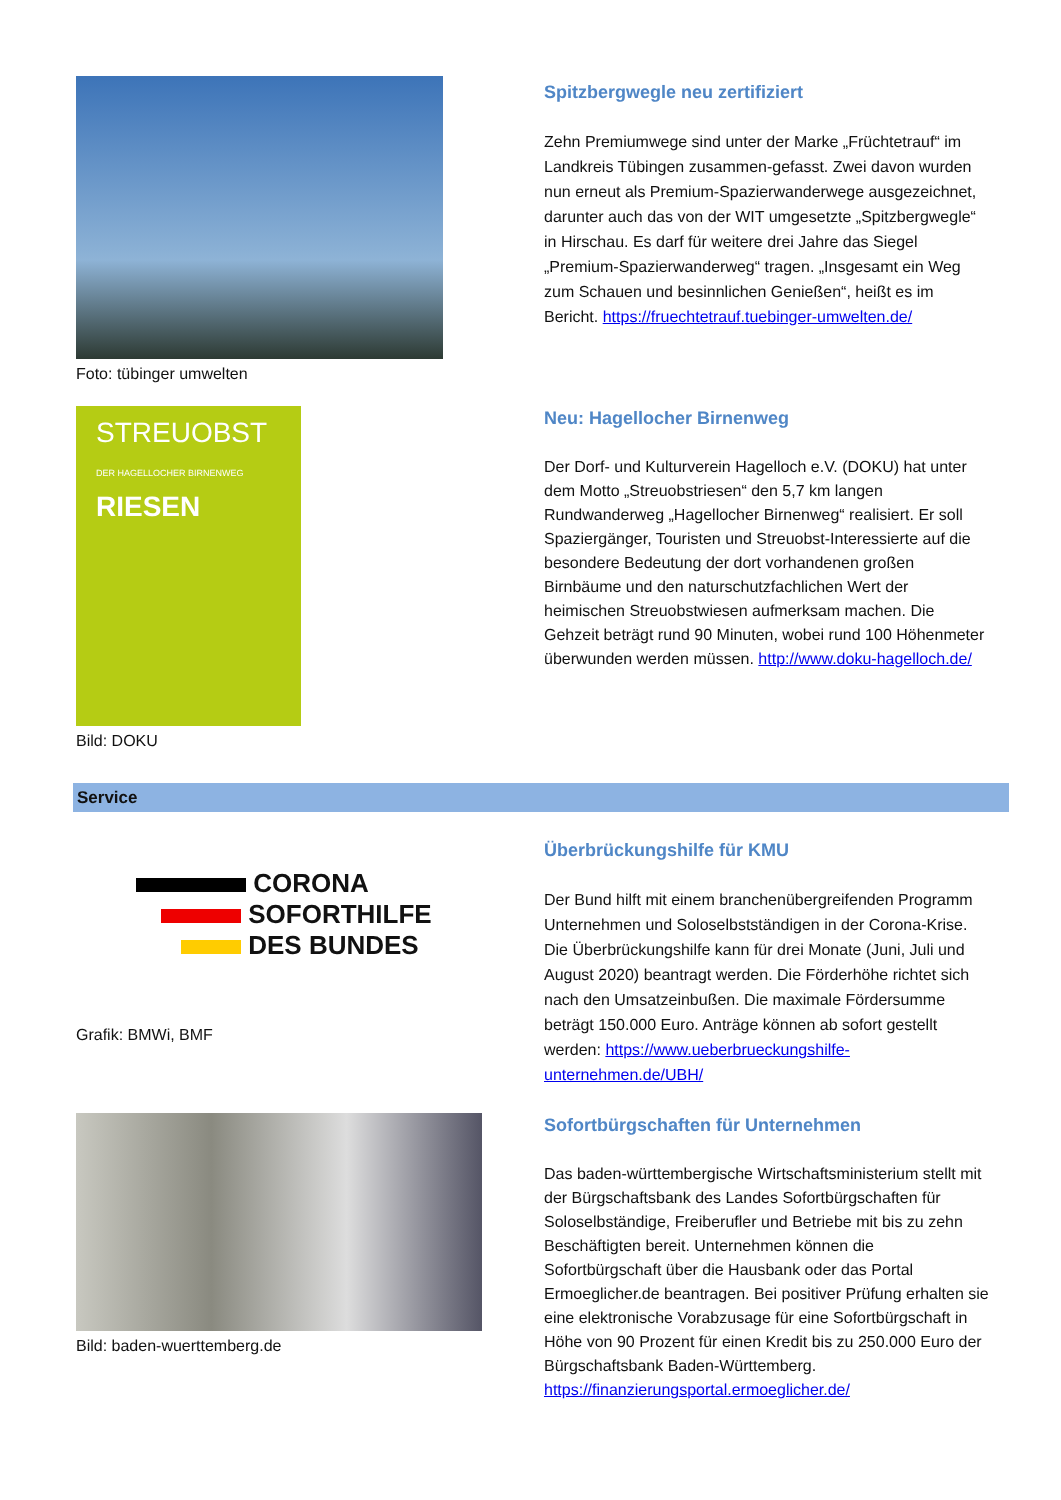Foto: tübinger umwelten Spitzbergwegle neu zertifiziert
Zehn Premiumwege sind unter der Marke „Früchtetrauf“ im Landkreis Tübingen zusammen-gefasst. Zwei davon wurden nun erneut als Premium-Spazierwanderwege ausgezeichnet, darunter auch das von der WIT umgesetzte „Spitzbergwegle“ in Hirschau. Es darf für weitere drei Jahre das Siegel „Premium-Spazierwanderweg“ tragen. „Insgesamt ein Weg zum Schauen und besinnlichen Genießen“, heißt es im Bericht. https://fruechtetrauf.tuebinger-umwelten.de/
STREUOBST
DER HAGELLOCHER BIRNENWEG
RIESEN
Bild: DOKU
Neu: Hagellocher Birnenweg
Der Dorf- und Kulturverein Hagelloch e.V. (DOKU) hat unter dem Motto „Streuobstriesen“ den 5,7 km langen Rundwanderweg „Hagellocher Birnenweg“ realisiert. Er soll Spaziergänger, Touristen und Streuobst-Interessierte auf die besondere Bedeutung der dort vorhandenen großen Birnbäume und den naturschutzfachlichen Wert der heimischen Streuobstwiesen aufmerksam machen. Die Gehzeit beträgt rund 90 Minuten, wobei rund 100 Höhenmeter überwunden werden müssen. http://www.doku-hagelloch.de/
Service
CORONA
SOFORTHILFE
DES BUNDES
Grafik: BMWi, BMF
Überbrückungshilfe für KMU
Der Bund hilft mit einem branchenübergreifenden Programm Unternehmen und Soloselbstständigen in der Corona-Krise. Die Überbrückungshilfe kann für drei Monate (Juni, Juli und August 2020) beantragt werden. Die Förderhöhe richtet sich nach den Umsatzeinbußen. Die maximale Fördersumme beträgt 150.000 Euro. Anträge können ab sofort gestellt werden: https://www.ueberbrueckungshilfe-unternehmen.de/UBH/
Bild: baden-wuerttemberg.de Sofortbürgschaften für Unternehmen
Das baden-württembergische Wirtschaftsministerium stellt mit der Bürgschaftsbank des Landes Sofortbürgschaften für Soloselbständige, Freiberufler und Betriebe mit bis zu zehn Beschäftigten bereit. Unternehmen können die Sofortbürgschaft über die Hausbank oder das Portal Ermoeglicher.de beantragen. Bei positiver Prüfung erhalten sie eine elektronische Vorabzusage für eine Sofortbürgschaft in Höhe von 90 Prozent für einen Kredit bis zu 250.000 Euro der Bürgschaftsbank Baden-Württemberg. https://finanzierungsportal.ermoeglicher.de/